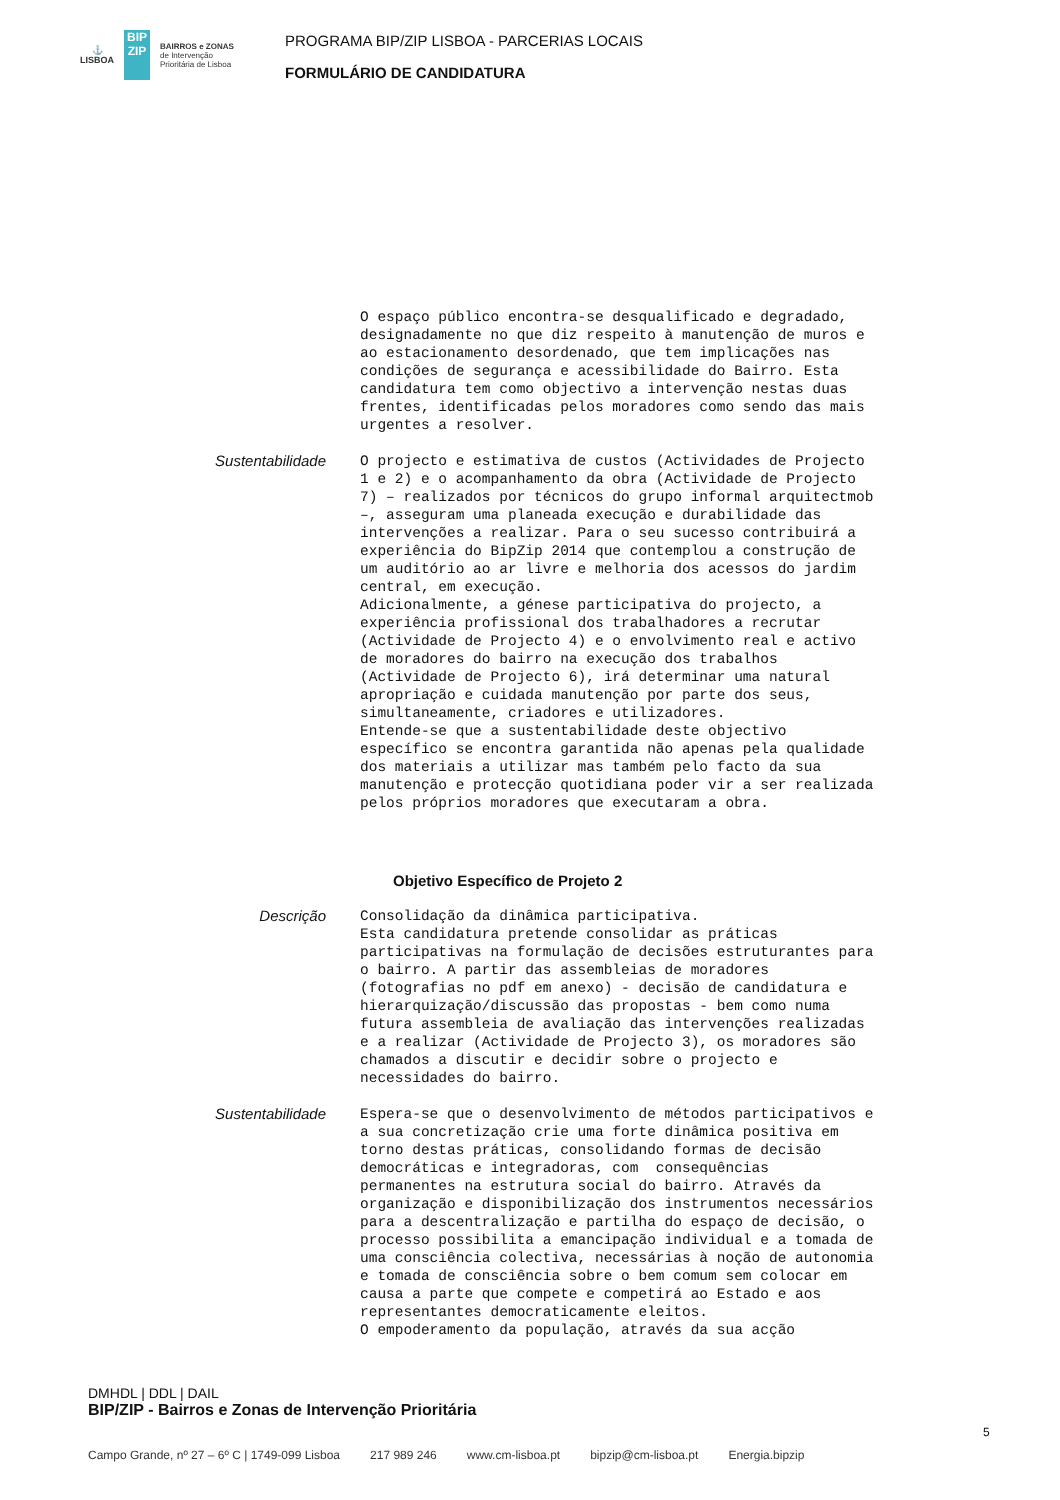⚓
LISBOA
BIP
ZIP
BAIRROS e ZONAS
de Intervenção
Prioritária de Lisboa
PROGRAMA BIP/ZIP LISBOA - PARCERIAS LOCAIS
FORMULÁRIO DE CANDIDATURA
O espaço público encontra-se desqualificado e degradado, designadamente no que diz respeito à manutenção de muros e ao estacionamento desordenado, que tem implicações nas condições de segurança e acessibilidade do Bairro. Esta candidatura tem como objectivo a intervenção nestas duas frentes, identificadas pelos moradores como sendo das mais urgentes a resolver.
Sustentabilidade
O projecto e estimativa de custos (Actividades de Projecto 1 e 2) e o acompanhamento da obra (Actividade de Projecto 7) – realizados por técnicos do grupo informal arquitectmob –, asseguram uma planeada execução e durabilidade das intervenções a realizar. Para o seu sucesso contribuirá a experiência do BipZip 2014 que contemplou a construção de um auditório ao ar livre e melhoria dos acessos do jardim central, em execução. Adicionalmente, a génese participativa do projecto, a experiência profissional dos trabalhadores a recrutar (Actividade de Projecto 4) e o envolvimento real e activo de moradores do bairro na execução dos trabalhos (Actividade de Projecto 6), irá determinar uma natural apropriação e cuidada manutenção por parte dos seus, simultaneamente, criadores e utilizadores. Entende-se que a sustentabilidade deste objectivo específico se encontra garantida não apenas pela qualidade dos materiais a utilizar mas também pelo facto da sua manutenção e protecção quotidiana poder vir a ser realizada pelos próprios moradores que executaram a obra.
Objetivo Específico de Projeto 2
Descrição
Consolidação da dinâmica participativa. Esta candidatura pretende consolidar as práticas participativas na formulação de decisões estruturantes para o bairro. A partir das assembleias de moradores (fotografias no pdf em anexo) - decisão de candidatura e hierarquização/discussão das propostas - bem como numa futura assembleia de avaliação das intervenções realizadas e a realizar (Actividade de Projecto 3), os moradores são chamados a discutir e decidir sobre o projecto e necessidades do bairro.
Sustentabilidade
Espera-se que o desenvolvimento de métodos participativos e a sua concretização crie uma forte dinâmica positiva em torno destas práticas, consolidando formas de decisão democráticas e integradoras, com consequências permanentes na estrutura social do bairro. Através da organização e disponibilização dos instrumentos necessários para a descentralização e partilha do espaço de decisão, o processo possibilita a emancipação individual e a tomada de uma consciência colectiva, necessárias à noção de autonomia e tomada de consciência sobre o bem comum sem colocar em causa a parte que compete e competirá ao Estado e aos representantes democraticamente eleitos. O empoderamento da população, através da sua acção
DMHDL | DDL | DAIL
BIP/ZIP - Bairros e Zonas de Intervenção Prioritária
5
Campo Grande, nº 27 – 6º C | 1749-099 Lisboa 217 989 246 www.cm-lisboa.pt bipzip@cm-lisboa.pt Energia.bipzip